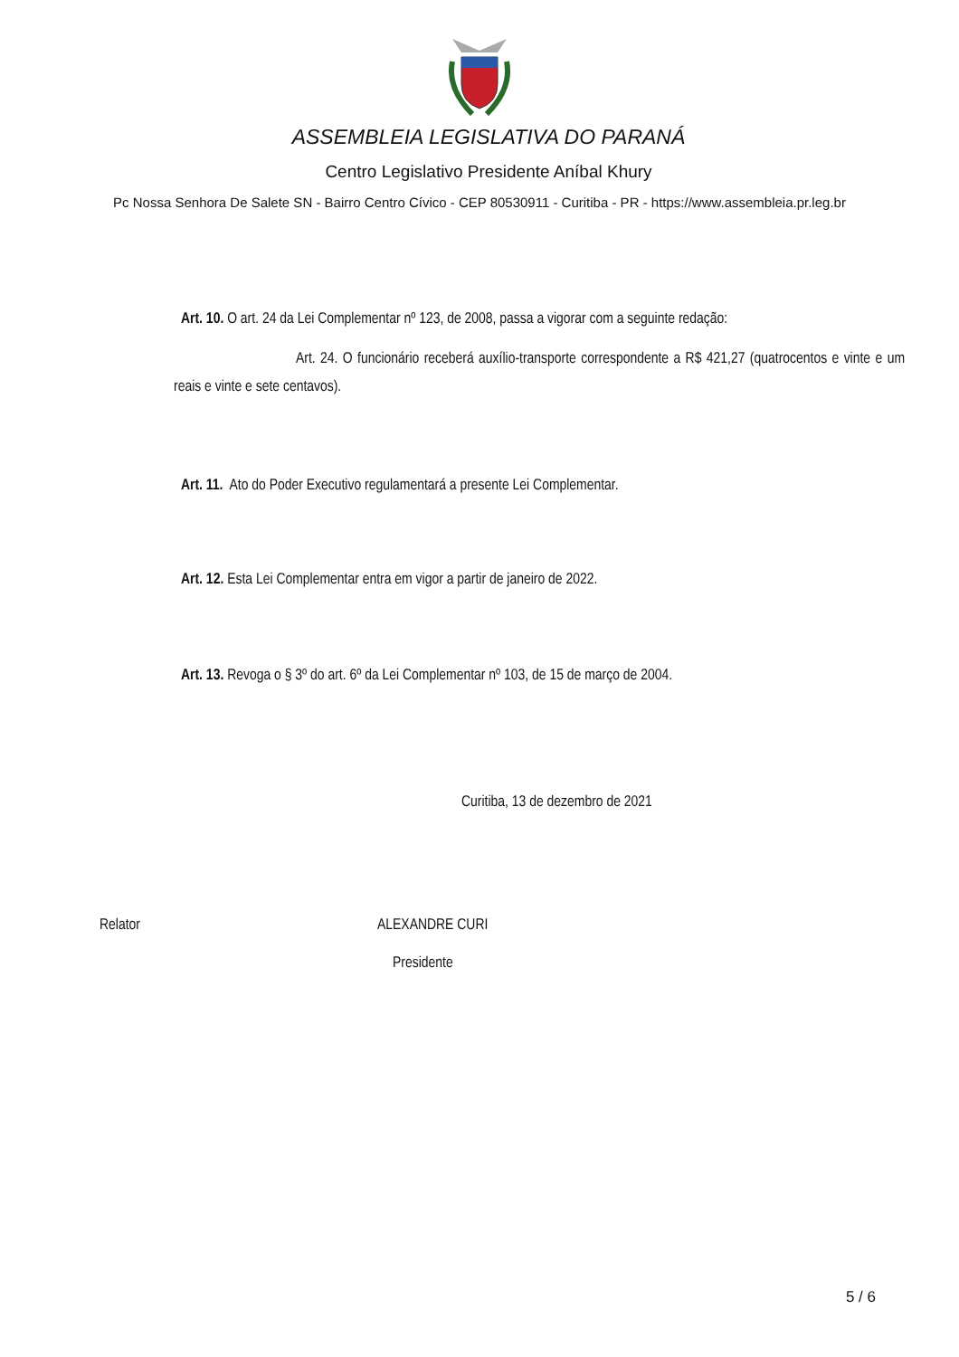ASSEMBLEIA LEGISLATIVA DO PARANÁ
Centro Legislativo Presidente Aníbal Khury
Pc Nossa Senhora De Salete SN - Bairro Centro Cívico - CEP 80530911 - Curitiba - PR - https://www.assembleia.pr.leg.br
Art. 10. O art. 24 da Lei Complementar nº 123, de 2008, passa a vigorar com a seguinte redação:
Art. 24. O funcionário receberá auxílio-transporte correspondente a R$ 421,27 (quatrocentos e vinte e um reais e vinte e sete centavos).
Art. 11. Ato do Poder Executivo regulamentará a presente Lei Complementar.
Art. 12. Esta Lei Complementar entra em vigor a partir de janeiro de 2022.
Art. 13. Revoga o § 3º do art. 6º da Lei Complementar nº 103, de 15 de março de 2004.
Curitiba, 13 de dezembro de 2021
Relator ALEXANDRE CURI
Presidente
5 / 6